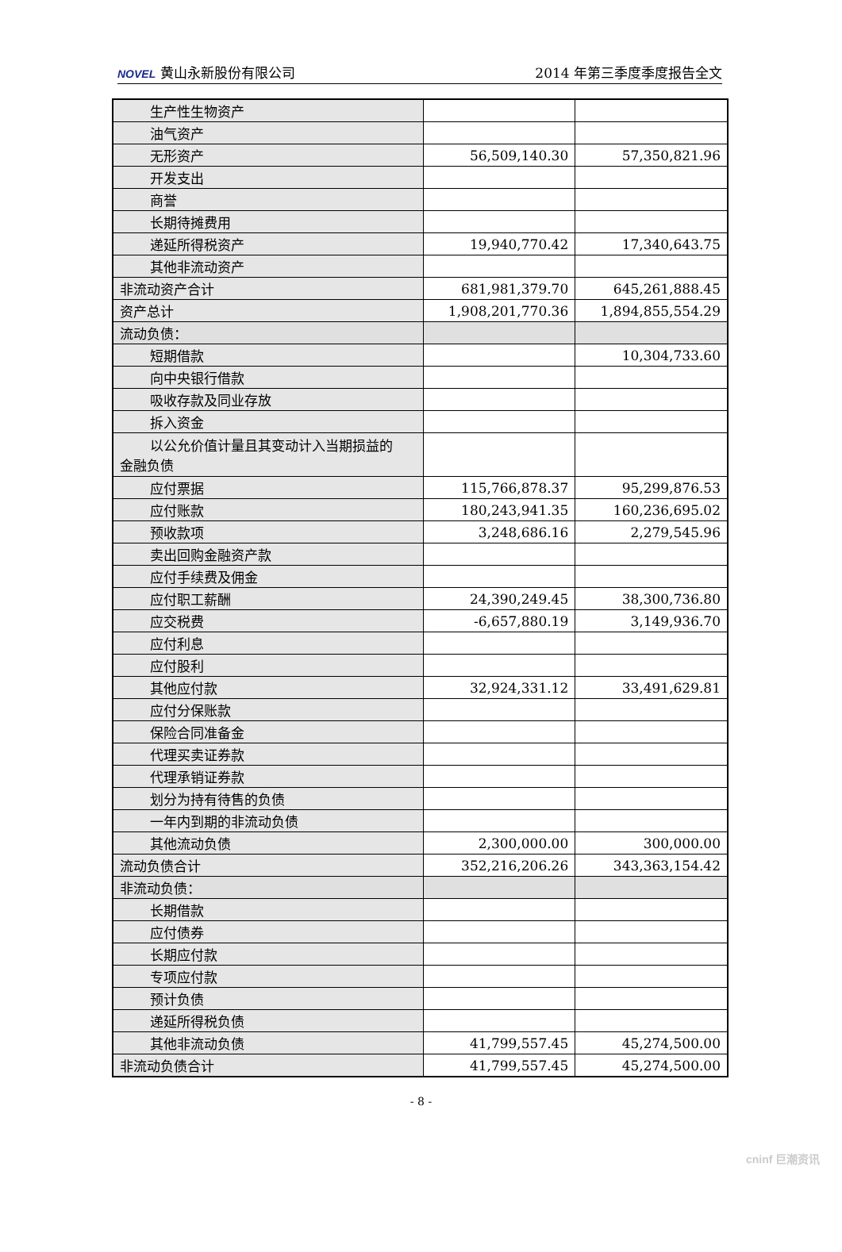NOVEL 黄山永新股份有限公司 2014 年第三季度季度报告全文
| 生产性生物资产 | | |
| 油气资产 | | |
| 无形资产 | 56,509,140.30 | 57,350,821.96 |
| 开发支出 | | |
| 商誉 | | |
| 长期待摊费用 | | |
| 递延所得税资产 | 19,940,770.42 | 17,340,643.75 |
| 其他非流动资产 | | |
| 非流动资产合计 | 681,981,379.70 | 645,261,888.45 |
| 资产总计 | 1,908,201,770.36 | 1,894,855,554.29 |
| 流动负债： | | |
| 短期借款 | | 10,304,733.60 |
| 向中央银行借款 | | |
| 吸收存款及同业存放 | | |
| 拆入资金 | | |
| 以公允价值计量且其变动计入当期损益的 金融负债 | | |
| 应付票据 | 115,766,878.37 | 95,299,876.53 |
| 应付账款 | 180,243,941.35 | 160,236,695.02 |
| 预收款项 | 3,248,686.16 | 2,279,545.96 |
| 卖出回购金融资产款 | | |
| 应付手续费及佣金 | | |
| 应付职工薪酬 | 24,390,249.45 | 38,300,736.80 |
| 应交税费 | -6,657,880.19 | 3,149,936.70 |
| 应付利息 | | |
| 应付股利 | | |
| 其他应付款 | 32,924,331.12 | 33,491,629.81 |
| 应付分保账款 | | |
| 保险合同准备金 | | |
| 代理买卖证券款 | | |
| 代理承销证券款 | | |
| 划分为持有待售的负债 | | |
| 一年内到期的非流动负债 | | |
| 其他流动负债 | 2,300,000.00 | 300,000.00 |
| 流动负债合计 | 352,216,206.26 | 343,363,154.42 |
| 非流动负债： | | |
| 长期借款 | | |
| 应付债券 | | |
| 长期应付款 | | |
| 专项应付款 | | |
| 预计负债 | | |
| 递延所得税负债 | | |
| 其他非流动负债 | 41,799,557.45 | 45,274,500.00 |
| 非流动负债合计 | 41,799,557.45 | 45,274,500.00 |
- 8 -
cninf 巨潮资讯